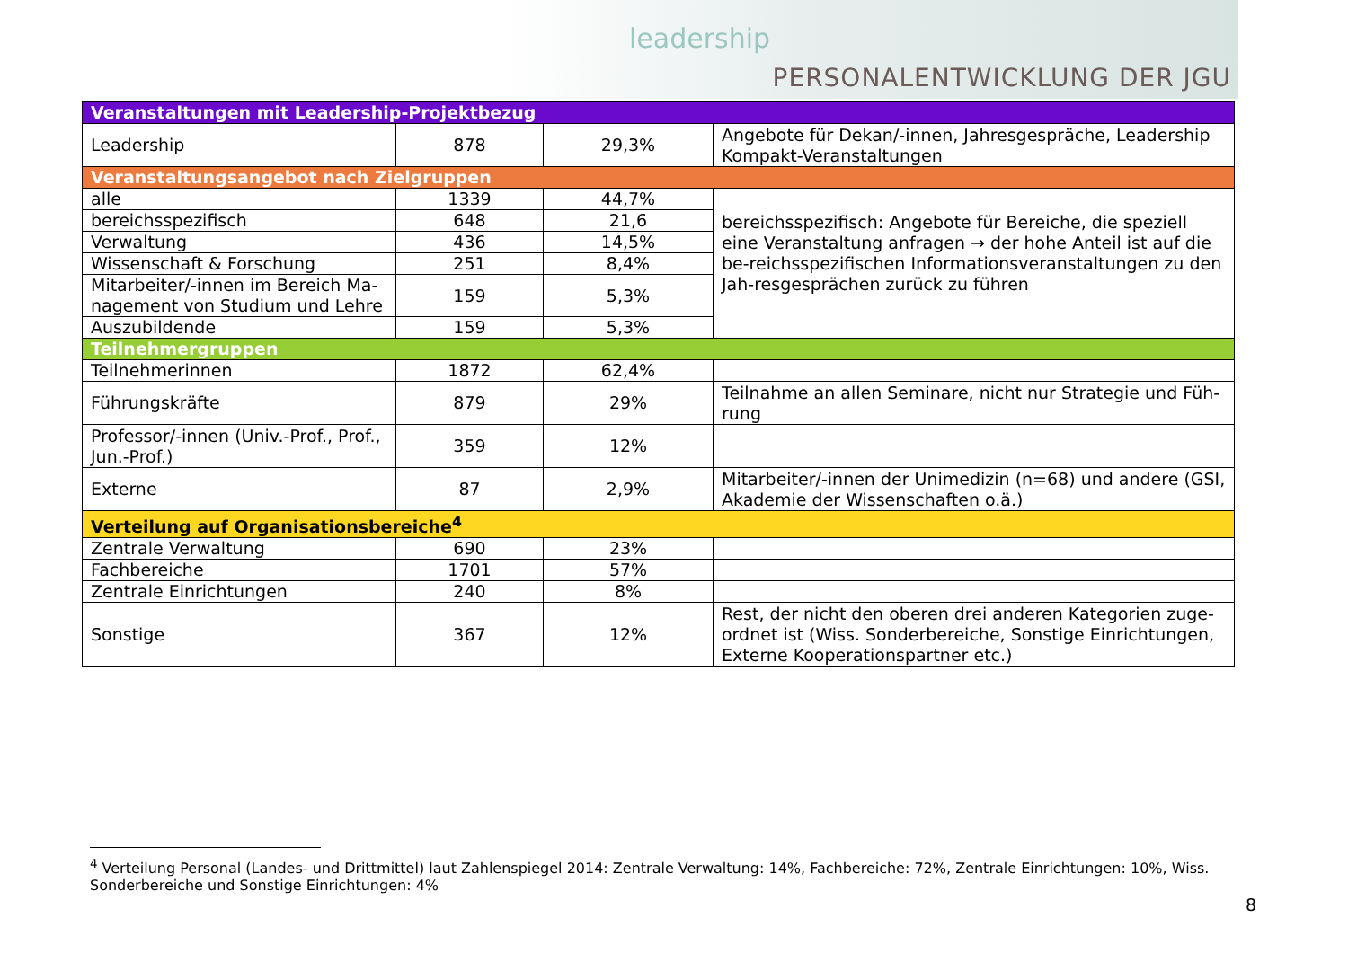leadership
PERSONALENTWICKLUNG DER JGU
| Veranstaltungen mit Leadership-Projektbezug | | | |
| Leadership | 878 | 29,3% | Angebote für Dekan/-innen, Jahresgespräche, Leadership Kompakt-Veranstaltungen |
| Veranstaltungsangebot nach Zielgruppen | | | |
| alle | 1339 | 44,7% | bereichsspezifisch: Angebote für Bereiche, die speziell eine Veranstaltung anfragen → der hohe Anteil ist auf die be-reichsspezifischen Informationsveranstaltungen zu den Jah-resgesprächen zurück zu führen |
| bereichsspezifisch | 648 | 21,6 | |
| Verwaltung | 436 | 14,5% | |
| Wissenschaft & Forschung | 251 | 8,4% | |
| Mitarbeiter/-innen im Bereich Ma-nagement von Studium und Lehre | 159 | 5,3% | |
| Auszubildende | 159 | 5,3% | |
| Teilnehmergruppen | | | |
| Teilnehmerinnen | 1872 | 62,4% | |
| Führungskräfte | 879 | 29% | Teilnahme an allen Seminare, nicht nur Strategie und Füh-rung |
| Professor/-innen (Univ.-Prof., Prof., Jun.-Prof.) | 359 | 12% | |
| Externe | 87 | 2,9% | Mitarbeiter/-innen der Unimedizin (n=68) und andere (GSI, Akademie der Wissenschaften o.ä.) |
| Verteilung auf Organisationsbereiche<sup>4</sup> | | | |
| Zentrale Verwaltung | 690 | 23% | |
| Fachbereiche | 1701 | 57% | |
| Zentrale Einrichtungen | 240 | 8% | |
| Sonstige | 367 | 12% | Rest, der nicht den oberen drei anderen Kategorien zuge-ordnet ist (Wiss. Sonderbereiche, Sonstige Einrichtungen, Externe Kooperationspartner etc.) |
<sup>4</sup> Verteilung Personal (Landes- und Drittmittel) laut Zahlenspiegel 2014: Zentrale Verwaltung: 14%, Fachbereiche: 72%, Zentrale Einrichtungen: 10%, Wiss. Sonderbereiche und Sonstige Einrichtungen: 4%
8